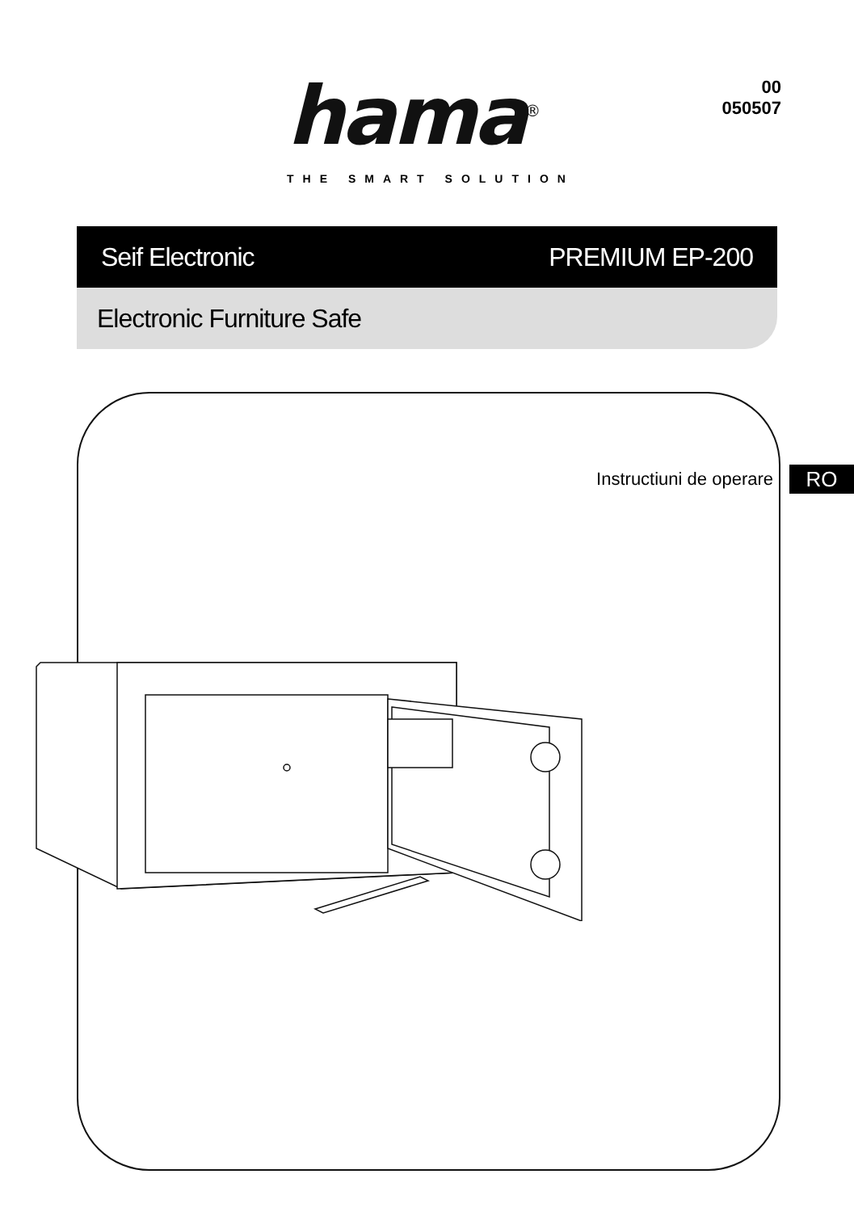hama<sup>®</sup>
THE SMART SOLUTION
00
050507
Seif Electronic PREMIUM EP-200
Electronic Furniture Safe
Instructiuni de operare RO